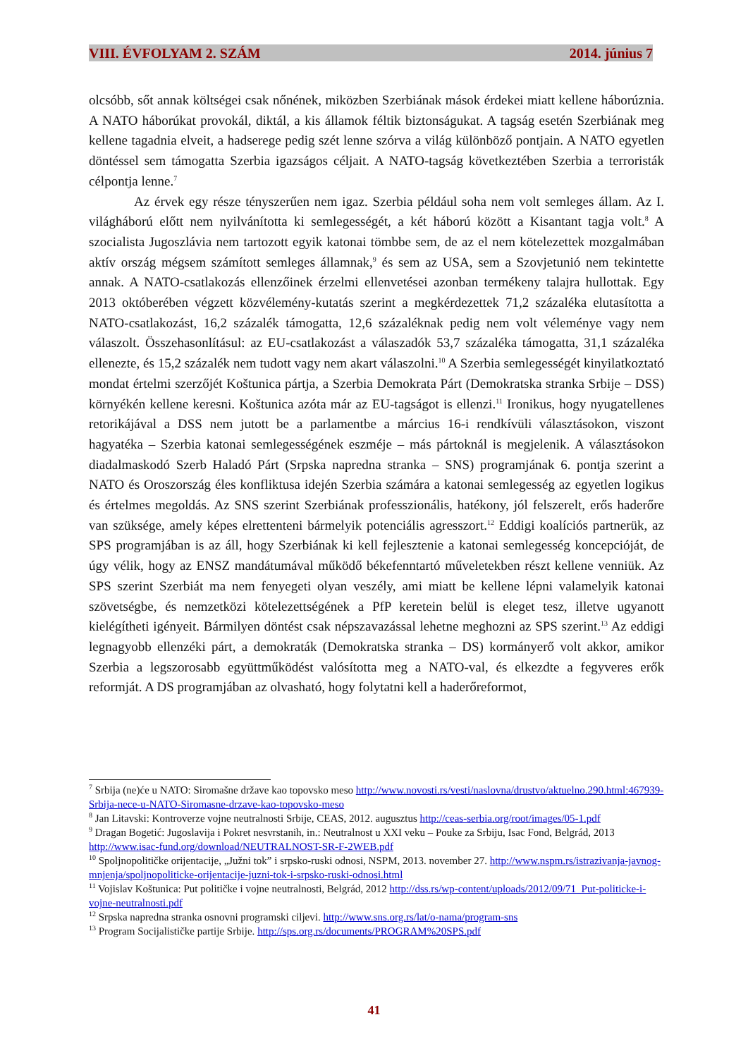VIII. ÉVFOLYAM 2. SZÁM 2014. június 7
olcsóbb, sőt annak költségei csak nőnének, miközben Szerbiának mások érdekei miatt kellene háborúznia. A NATO háborúkat provokál, diktál, a kis államok féltik biztonságukat. A tagság esetén Szerbiának meg kellene tagadnia elveit, a hadserege pedig szét lenne szórva a világ különböző pontjain. A NATO egyetlen döntéssel sem támogatta Szerbia igazságos céljait. A NATO-tagság következtében Szerbia a terroristák célpontja lenne.<sup>7</sup>
Az érvek egy része tényszerűen nem igaz. Szerbia például soha nem volt semleges állam. Az I. világháború előtt nem nyilvánította ki semlegességét, a két háború között a Kisantant tagja volt.<sup>8</sup> A szocialista Jugoszlávia nem tartozott egyik katonai tömbbe sem, de az el nem kötelezettek mozgalmában aktív ország mégsem számított semleges államnak,<sup>9</sup> és sem az USA, sem a Szovjetunió nem tekintette annak. A NATO-csatlakozás ellenzőinek érzelmi ellenvetései azonban termékeny talajra hullottak. Egy 2013 októberében végzett közvélemény-kutatás szerint a megkérdezettek 71,2 százaléka elutasította a NATO-csatlakozást, 16,2 százalék támogatta, 12,6 százaléknak pedig nem volt véleménye vagy nem válaszolt. Összehasonlításul: az EU-csatlakozást a válaszadók 53,7 százaléka támogatta, 31,1 százaléka ellenezte, és 15,2 százalék nem tudott vagy nem akart válaszolni.<sup>10</sup> A Szerbia semlegességét kinyilatkoztató mondat értelmi szerzőjét Koštunica pártja, a Szerbia Demokrata Párt (Demokratska stranka Srbije – DSS) környékén kellene keresni. Koštunica azóta már az EU-tagságot is ellenzi.<sup>11</sup> Ironikus, hogy nyugatellenes retorikájával a DSS nem jutott be a parlamentbe a március 16-i rendkívüli választásokon, viszont hagyatéka – Szerbia katonai semlegességének eszméje – más pártoknál is megjelenik. A választásokon diadalmaskodó Szerb Haladó Párt (Srpska napredna stranka – SNS) programjának 6. pontja szerint a NATO és Oroszország éles konfliktusa idején Szerbia számára a katonai semlegesség az egyetlen logikus és értelmes megoldás. Az SNS szerint Szerbiának professzionális, hatékony, jól felszerelt, erős haderőre van szüksége, amely képes elrettenteni bármelyik potenciális agresszort.<sup>12</sup> Eddigi koalíciós partnerük, az SPS programjában is az áll, hogy Szerbiának ki kell fejlesztenie a katonai semlegesség koncepcióját, de úgy vélik, hogy az ENSZ mandátumával működő békefenntartó műveletekben részt kellene venniük. Az SPS szerint Szerbiát ma nem fenyegeti olyan veszély, ami miatt be kellene lépni valamelyik katonai szövetségbe, és nemzetközi kötelezettségének a PfP keretein belül is eleget tesz, illetve ugyanott kielégítheti igényeit. Bármilyen döntést csak népszavazással lehetne meghozni az SPS szerint.<sup>13</sup> Az eddigi legnagyobb ellenzéki párt, a demokraták (Demokratska stranka – DS) kormányerő volt akkor, amikor Szerbia a legszorosabb együttműködést valósította meg a NATO-val, és elkezdte a fegyveres erők reformját. A DS programjában az olvasható, hogy folytatni kell a haderőreformot,
<sup>7</sup> Srbija (ne)će u NATO: Siromašne države kao topovsko meso http://www.novosti.rs/vesti/naslovna/drustvo/aktuelno.290.html:467939-Srbija-nece-u-NATO-Siromasne-drzave-kao-topovsko-meso
<sup>8</sup> Jan Litavski: Kontroverze vojne neutralnosti Srbije, CEAS, 2012. augusztus http://ceas-serbia.org/root/images/05-1.pdf
<sup>9</sup> Dragan Bogetić: Jugoslavija i Pokret nesvrstanih, in.: Neutralnost u XXI veku – Pouke za Srbiju, Isac Fond, Belgrád, 2013 http://www.isac-fund.org/download/NEUTRALNOST-SR-F-2WEB.pdf
<sup>10</sup> Spoljnopolitičke orijentacije, „Južni tok” i srpsko-ruski odnosi, NSPM, 2013. november 27. http://www.nspm.rs/istrazivanja-javnog-mnjenja/spoljnopoliticke-orijentacije-juzni-tok-i-srpsko-ruski-odnosi.html
<sup>11</sup> Vojislav Koštunica: Put političke i vojne neutralnosti, Belgrád, 2012 http://dss.rs/wp-content/uploads/2012/09/71_Put-politicke-i-vojne-neutralnosti.pdf
<sup>12</sup> Srpska napredna stranka osnovni programski ciljevi. http://www.sns.org.rs/lat/o-nama/program-sns
<sup>13</sup> Program Socijalističke partije Srbije. http://sps.org.rs/documents/PROGRAM%20SPS.pdf
41